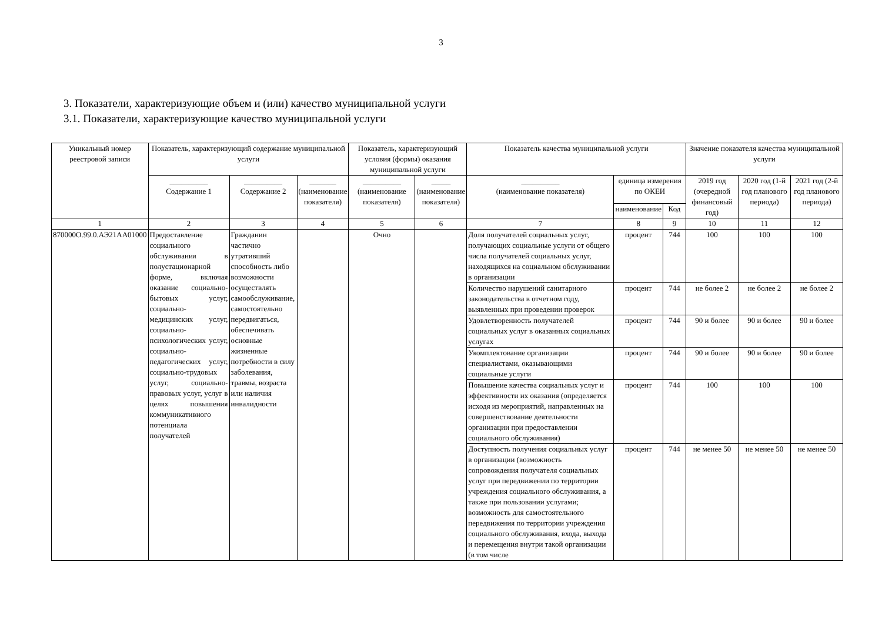3
3. Показатели, характеризующие объем и (или) качество муниципальной услуги
3.1. Показатели, характеризующие качество муниципальной услуги
| Уникальный номер реестровой записи | Показатель, характеризующий содержание муниципальной услуги | | | Показатель, характеризующий условия (формы) оказания муниципальной услуги | | Показатель качества муниципальной услуги | | | Значение показателя качества муниципальной услуги | | |
| --- | --- | --- | --- | --- | --- | --- | --- | --- | --- | --- | --- |
| | __________ Содержание 1 | __________ Содержание 2 | _______ (наименование показателя) | __________ (наименование показателя) | _____ (наименование показателя) | __________ (наименование показателя) | единица измерения по ОКЕИ | | 2019 год (очередной финансовый год) | 2020 год (1-й год планового периода) | 2021 год (2-й год планового периода) |
| | | | | | | | наименование | Код | | | |
| 1 | 2 | 3 | 4 | 5 | 6 | 7 | 8 | 9 | 10 | 11 | 12 |
| 870000О.99.0.АЭ21АА01000 | Предоставление социального обслуживания в полустационарной форме, включая оказание социально-бытовых услуг, социально-медицинских услуг, социально-психологических услуг, социально-педагогических услуг, социально-трудовых услуг, социально-правовых услуг, услуг в целях повышения коммуникативного потенциала получателей | Гражданин частично утративший способность либо возможности осуществлять самообслуживание, самостоятельно передвигаться, обеспечивать основные жизненные потребности в силу заболевания, травмы, возраста или наличия инвалидности | | Очно | | Доля получателей социальных услуг, получающих социальные услуги от общего числа получателей социальных услуг, находящихся на социальном обслуживании в организации | процент | 744 | 100 | 100 | 100 |
| | | | | | | Количество нарушений санитарного законодательства в отчетном году, выявленных при проведении проверок | процент | 744 | не более 2 | не более 2 | не более 2 |
| | | | | | | Удовлетворенность получателей социальных услуг в оказанных социальных услугах | процент | 744 | 90 и более | 90 и более | 90 и более |
| | | | | | | Укомплектование организации специалистами, оказывающими социальные услуги | процент | 744 | 90 и более | 90 и более | 90 и более |
| | | | | | | Повышение качества социальных услуг и эффективности их оказания (определяется исходя из мероприятий, направленных на совершенствование деятельности организации при предоставлении социального обслуживания) | процент | 744 | 100 | 100 | 100 |
| | | | | | | Доступность получения социальных услуг в организации (возможность сопровождения получателя социальных услуг при передвижении по территории учреждения социального обслуживания, а также при пользовании услугами; возможность для самостоятельного передвижения по территории учреждения социального обслуживания, входа, выхода и перемещения внутри такой организации (в том числе | процент | 744 | не менее 50 | не менее 50 | не менее 50 |